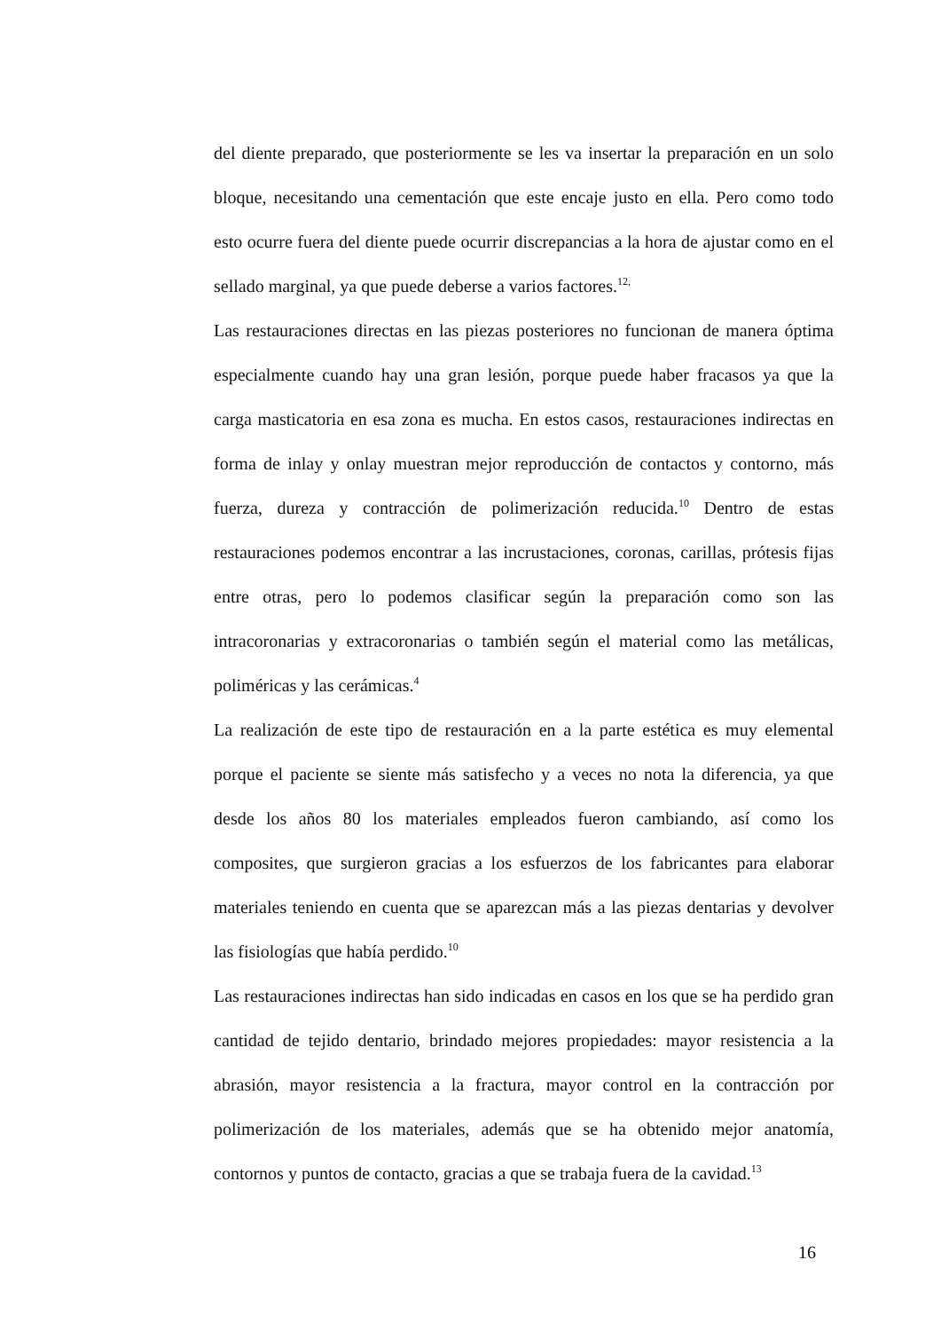del diente preparado, que posteriormente se les va insertar la preparación en un solo bloque, necesitando una cementación que este encaje justo en ella. Pero como todo esto ocurre fuera del diente puede ocurrir discrepancias a la hora de ajustar como en el sellado marginal, ya que puede deberse a varios factores.<sup>12,</sup>
Las restauraciones directas en las piezas posteriores no funcionan de manera óptima especialmente cuando hay una gran lesión, porque puede haber fracasos ya que la carga masticatoria en esa zona es mucha. En estos casos, restauraciones indirectas en forma de inlay y onlay muestran mejor reproducción de contactos y contorno, más fuerza, dureza y contracción de polimerización reducida.<sup>10</sup> Dentro de estas restauraciones podemos encontrar a las incrustaciones, coronas, carillas, prótesis fijas entre otras, pero lo podemos clasificar según la preparación como son las intracoronarias y extracoronarias o también según el material como las metálicas, poliméricas y las cerámicas.<sup>4</sup>
La realización de este tipo de restauración en a la parte estética es muy elemental porque el paciente se siente más satisfecho y a veces no nota la diferencia, ya que desde los años 80 los materiales empleados fueron cambiando, así como los composites, que surgieron gracias a los esfuerzos de los fabricantes para elaborar materiales teniendo en cuenta que se aparezcan más a las piezas dentarias y devolver las fisiologías que había perdido.<sup>10</sup>
Las restauraciones indirectas han sido indicadas en casos en los que se ha perdido gran cantidad de tejido dentario, brindado mejores propiedades: mayor resistencia a la abrasión, mayor resistencia a la fractura, mayor control en la contracción por polimerización de los materiales, además que se ha obtenido mejor anatomía, contornos y puntos de contacto, gracias a que se trabaja fuera de la cavidad.<sup>13</sup>
16